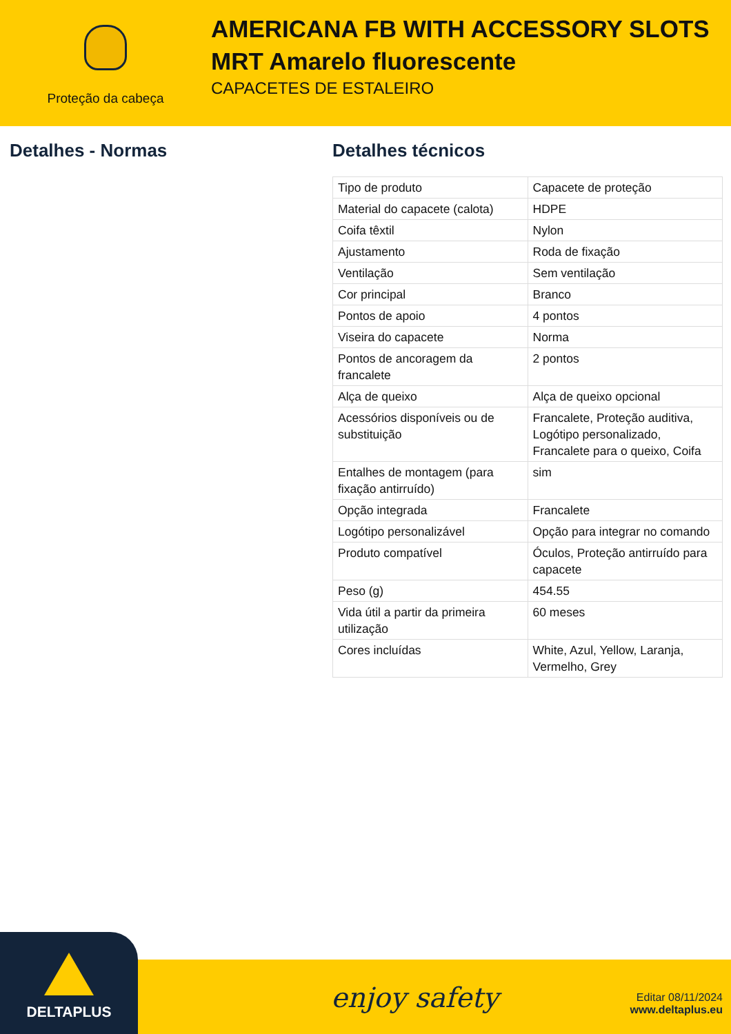Proteção da cabeça
AMERICANA FB WITH ACCESSORY SLOTS
MRT Amarelo fluorescente
CAPACETES DE ESTALEIRO
Detalhes - Normas Detalhes técnicos
| Tipo de produto | Capacete de proteção |
| Material do capacete (calota) | HDPE |
| Coifa têxtil | Nylon |
| Ajustamento | Roda de fixação |
| Ventilação | Sem ventilação |
| Cor principal | Branco |
| Pontos de apoio | 4 pontos |
| Viseira do capacete | Norma |
| Pontos de ancoragem da francalete | 2 pontos |
| Alça de queixo | Alça de queixo opcional |
| Acessórios disponíveis ou de substituição | Francalete, Proteção auditiva, Logótipo personalizado, Francalete para o queixo, Coifa |
| Entalhes de montagem (para fixação antirruído) | sim |
| Opção integrada | Francalete |
| Logótipo personalizável | Opção para integrar no comando |
| Produto compatível | Óculos, Proteção antirruído para capacete |
| Peso (g) | 454.55 |
| Vida útil a partir da primeira utilização | 60 meses |
| Cores incluídas | White, Azul, Yellow, Laranja, Vermelho, Grey |
DELTAPLUS
enjoy safety
Editar 08/11/2024
www.deltaplus.eu